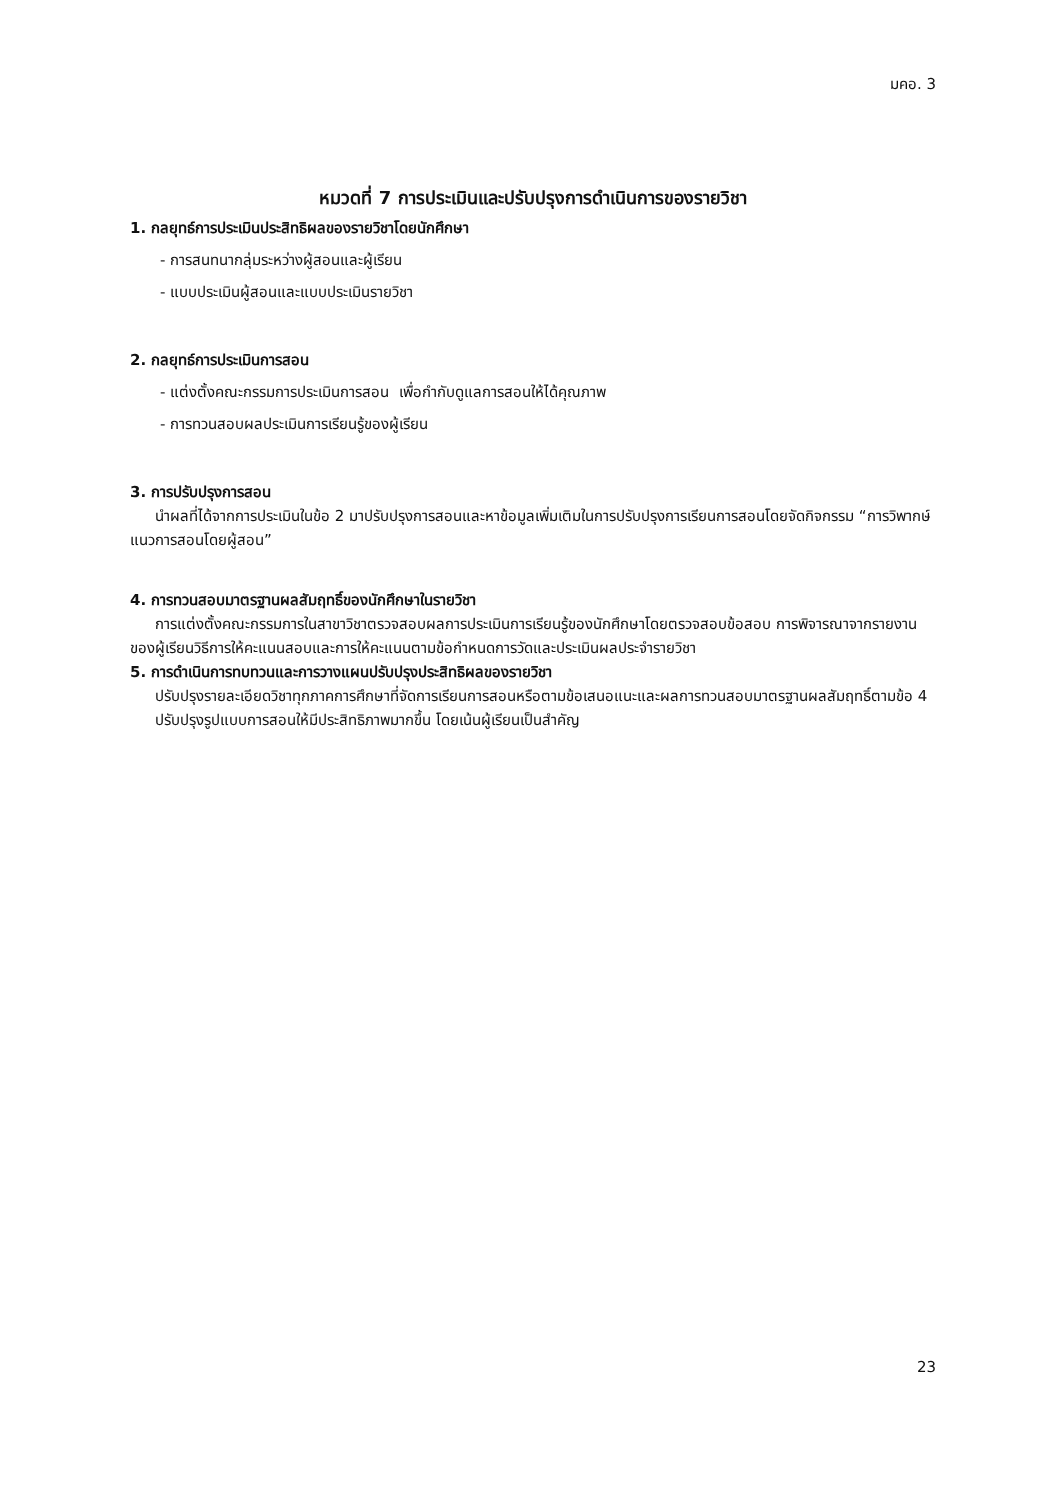มคอ. 3
หมวดที่ 7 การประเมินและปรับปรุงการดำเนินการของรายวิชา
1. กลยุทธ์การประเมินประสิทธิผลของรายวิชาโดยนักศึกษา
- การสนทนากลุ่มระหว่างผู้สอนและผู้เรียน
- แบบประเมินผู้สอนและแบบประเมินรายวิชา
2. กลยุทธ์การประเมินการสอน
- แต่งตั้งคณะกรรมการประเมินการสอน เพื่อกำกับดูแลการสอนให้ได้คุณภาพ
- การทวนสอบผลประเมินการเรียนรู้ของผู้เรียน
3. การปรับปรุงการสอน
นำผลที่ได้จากการประเมินในข้อ 2 มาปรับปรุงการสอนและหาข้อมูลเพิ่มเติมในการปรับปรุงการเรียนการสอนโดยจัดกิจกรรม “การวิพากษ์แนวการสอนโดยผู้สอน”
4. การทวนสอบมาตรฐานผลสัมฤทธิ์ของนักศึกษาในรายวิชา
การแต่งตั้งคณะกรรมการในสาขาวิชาตรวจสอบผลการประเมินการเรียนรู้ของนักศึกษาโดยตรวจสอบข้อสอบ การพิจารณาจากรายงานของผู้เรียนวิธีการให้คะแนนสอบและการให้คะแนนตามข้อกำหนดการวัดและประเมินผลประจำรายวิชา
5. การดำเนินการทบทวนและการวางแผนปรับปรุงประสิทธิผลของรายวิชา
ปรับปรุงรายละเอียดวิชาทุกภาคการศึกษาที่จัดการเรียนการสอนหรือตามข้อเสนอแนะและผลการทวนสอบมาตรฐานผลสัมฤทธิ์ตามข้อ 4
ปรับปรุงรูปแบบการสอนให้มีประสิทธิภาพมากขึ้น โดยเน้นผู้เรียนเป็นสำคัญ
23